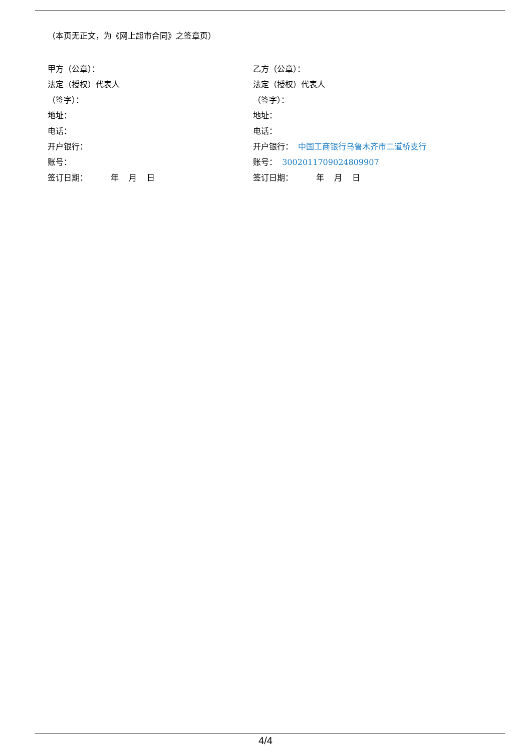（本页无正文，为《网上超市合同》之签章页）
甲方（公章）：
法定（授权）代表人
（签字）：
地址：
电话：
开户银行：
账号：
签订日期： 年 月 日
乙方（公章）：
法定（授权）代表人
（签字）：
地址：
电话：
开户银行： 中国工商银行乌鲁木齐市二道桥支行
账号： 3002011709024809907
签订日期： 年 月 日
4/4